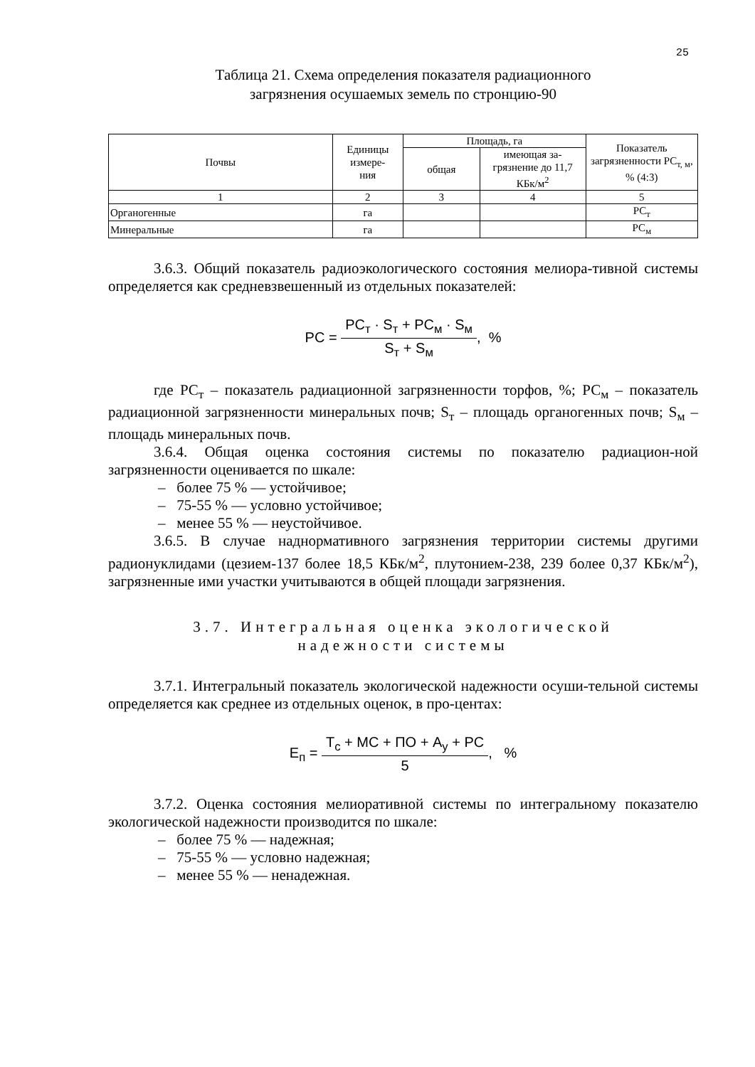25
Таблица 21. Схема определения показателя радиационного
загрязнения осушаемых земель по стронцию-90
| Почвы | Единицы измере- ния | Площадь, га | | Показатель загрязненности РС<sub>т, м</sub>, % (4:3) |
| --- | --- | --- | --- | --- |
| | | общая | имеющая за-грязнение до 11,7 КБк/м<sup>2</sup> | |
| 1 | 2 | 3 | 4 | 5 |
| Органогенные | га | | | РС<sub>т</sub> |
| Минеральные | га | | | РС<sub>м</sub> |
3.6.3. Общий показатель радиоэкологического состояния мелиора-тивной системы определяется как средневзвешенный из отдельных показателей:
PC = PC<sub>т</sub> · S<sub>т</sub> + PC<sub>м</sub> · S<sub>м</sub> S<sub>т</sub> + S<sub>м</sub>, %
где РС<sub>т</sub> – показатель радиационной загрязненности торфов, %; РС<sub>м</sub> – показатель радиационной загрязненности минеральных почв; S<sub>т</sub> – площадь органогенных почв; S<sub>м</sub> – площадь минеральных почв.
3.6.4. Общая оценка состояния системы по показателю радиацион-ной загрязненности оценивается по шкале:
– более 75 % — устойчивое;
– 75-55 % — условно устойчивое;
– менее 55 % — неустойчивое.
3.6.5. В случае наднормативного загрязнения территории системы другими радионуклидами (цезием-137 более 18,5 КБк/м<sup>2</sup>, плутонием-238, 239 более 0,37 КБк/м<sup>2</sup>), загрязненные ими участки учитываются в общей площади загрязнения.
3.7. Интегральная оценка экологической
надежности системы
3.7.1. Интегральный показатель экологической надежности осуши-тельной системы определяется как среднее из отдельных оценок, в про-центах:
E<sub>п</sub> = T<sub>с</sub> + MC + ПО + A<sub>у</sub> + PC 5, %
3.7.2. Оценка состояния мелиоративной системы по интегральному показателю экологической надежности производится по шкале:
– более 75 % — надежная;
– 75-55 % — условно надежная;
– менее 55 % — ненадежная.